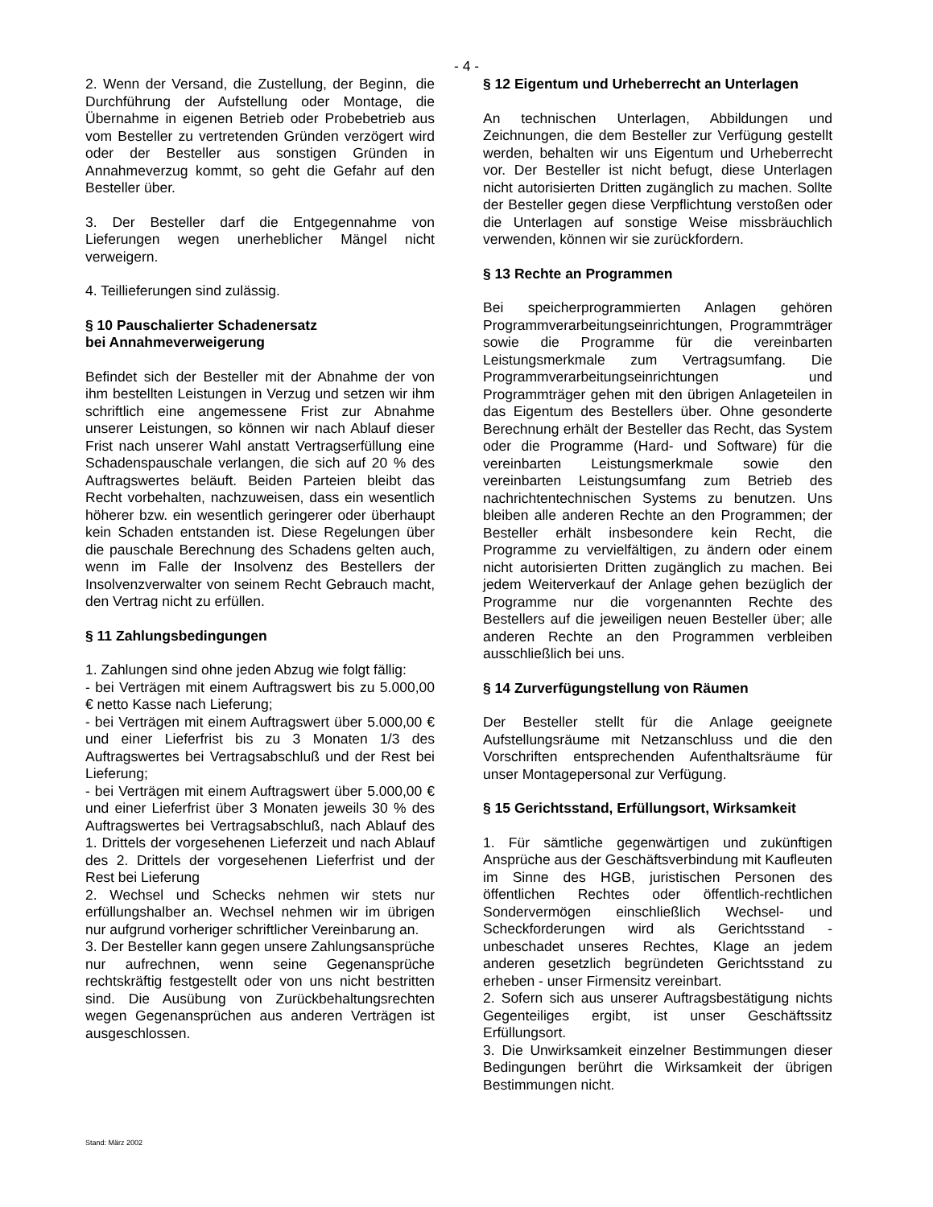- 4 -
2. Wenn der Versand, die Zustellung, der Beginn, die Durchführung der Aufstellung oder Montage, die Übernahme in eigenen Betrieb oder Probebetrieb aus vom Besteller zu vertretenden Gründen verzögert wird oder der Besteller aus sonstigen Gründen in Annahmeverzug kommt, so geht die Gefahr auf den Besteller über.
3. Der Besteller darf die Entgegennahme von Lieferungen wegen unerheblicher Mängel nicht verweigern.
4. Teillieferungen sind zulässig.
§ 10 Pauschalierter Schadenersatz
bei Annahmeverweigerung
Befindet sich der Besteller mit der Abnahme der von ihm bestellten Leistungen in Verzug und setzen wir ihm schriftlich eine angemessene Frist zur Abnahme unserer Leistungen, so können wir nach Ablauf dieser Frist nach unserer Wahl anstatt Vertragserfüllung eine Schadenspauschale verlangen, die sich auf 20 % des Auftragswertes beläuft. Beiden Parteien bleibt das Recht vorbehalten, nachzuweisen, dass ein wesentlich höherer bzw. ein wesentlich geringerer oder überhaupt kein Schaden entstanden ist. Diese Regelungen über die pauschale Berechnung des Schadens gelten auch, wenn im Falle der Insolvenz des Bestellers der Insolvenzverwalter von seinem Recht Gebrauch macht, den Vertrag nicht zu erfüllen.
§ 11 Zahlungsbedingungen
1. Zahlungen sind ohne jeden Abzug wie folgt fällig:
- bei Verträgen mit einem Auftragswert bis zu 5.000,00 € netto Kasse nach Lieferung;
- bei Verträgen mit einem Auftragswert über 5.000,00 € und einer Lieferfrist bis zu 3 Monaten 1/3 des Auftragswertes bei Vertragsabschluß und der Rest bei Lieferung;
- bei Verträgen mit einem Auftragswert über 5.000,00 € und einer Lieferfrist über 3 Monaten jeweils 30 % des Auftragswertes bei Vertragsabschluß, nach Ablauf des 1. Drittels der vorgesehenen Lieferzeit und nach Ablauf des 2. Drittels der vorgesehenen Lieferfrist und der Rest bei Lieferung
2. Wechsel und Schecks nehmen wir stets nur erfüllungshalber an. Wechsel nehmen wir im übrigen nur aufgrund vorheriger schriftlicher Vereinbarung an.
3. Der Besteller kann gegen unsere Zahlungsansprüche nur aufrechnen, wenn seine Gegenansprüche rechtskräftig festgestellt oder von uns nicht bestritten sind. Die Ausübung von Zurückbehaltungsrechten wegen Gegenansprüchen aus anderen Verträgen ist ausgeschlossen.
§ 12 Eigentum und Urheberrecht an Unterlagen
An technischen Unterlagen, Abbildungen und Zeichnungen, die dem Besteller zur Verfügung gestellt werden, behalten wir uns Eigentum und Urheberrecht vor. Der Besteller ist nicht befugt, diese Unterlagen nicht autorisierten Dritten zugänglich zu machen. Sollte der Besteller gegen diese Verpflichtung verstoßen oder die Unterlagen auf sonstige Weise missbräuchlich verwenden, können wir sie zurückfordern.
§ 13 Rechte an Programmen
Bei speicherprogrammierten Anlagen gehören Programmverarbeitungseinrichtungen, Programmträger sowie die Programme für die vereinbarten Leistungsmerkmale zum Vertragsumfang. Die Programmverarbeitungseinrichtungen und Programmträger gehen mit den übrigen Anlageteilen in das Eigentum des Bestellers über. Ohne gesonderte Berechnung erhält der Besteller das Recht, das System oder die Programme (Hard- und Software) für die vereinbarten Leistungsmerkmale sowie den vereinbarten Leistungsumfang zum Betrieb des nachrichtentechnischen Systems zu benutzen. Uns bleiben alle anderen Rechte an den Programmen; der Besteller erhält insbesondere kein Recht, die Programme zu vervielfältigen, zu ändern oder einem nicht autorisierten Dritten zugänglich zu machen. Bei jedem Weiterverkauf der Anlage gehen bezüglich der Programme nur die vorgenannten Rechte des Bestellers auf die jeweiligen neuen Besteller über; alle anderen Rechte an den Programmen verbleiben ausschließlich bei uns.
§ 14 Zurverfügungstellung von Räumen
Der Besteller stellt für die Anlage geeignete Aufstellungsräume mit Netzanschluss und die den Vorschriften entsprechenden Aufenthaltsräume für unser Montagepersonal zur Verfügung.
§ 15 Gerichtsstand, Erfüllungsort, Wirksamkeit
1. Für sämtliche gegenwärtigen und zukünftigen Ansprüche aus der Geschäftsverbindung mit Kaufleuten im Sinne des HGB, juristischen Personen des öffentlichen Rechtes oder öffentlich-rechtlichen Sondervermögen einschließlich Wechsel- und Scheckforderungen wird als Gerichtsstand - unbeschadet unseres Rechtes, Klage an jedem anderen gesetzlich begründeten Gerichtsstand zu erheben - unser Firmensitz vereinbart.
2. Sofern sich aus unserer Auftragsbestätigung nichts Gegenteiliges ergibt, ist unser Geschäftssitz Erfüllungsort.
3. Die Unwirksamkeit einzelner Bestimmungen dieser Bedingungen berührt die Wirksamkeit der übrigen Bestimmungen nicht.
Stand: März 2002